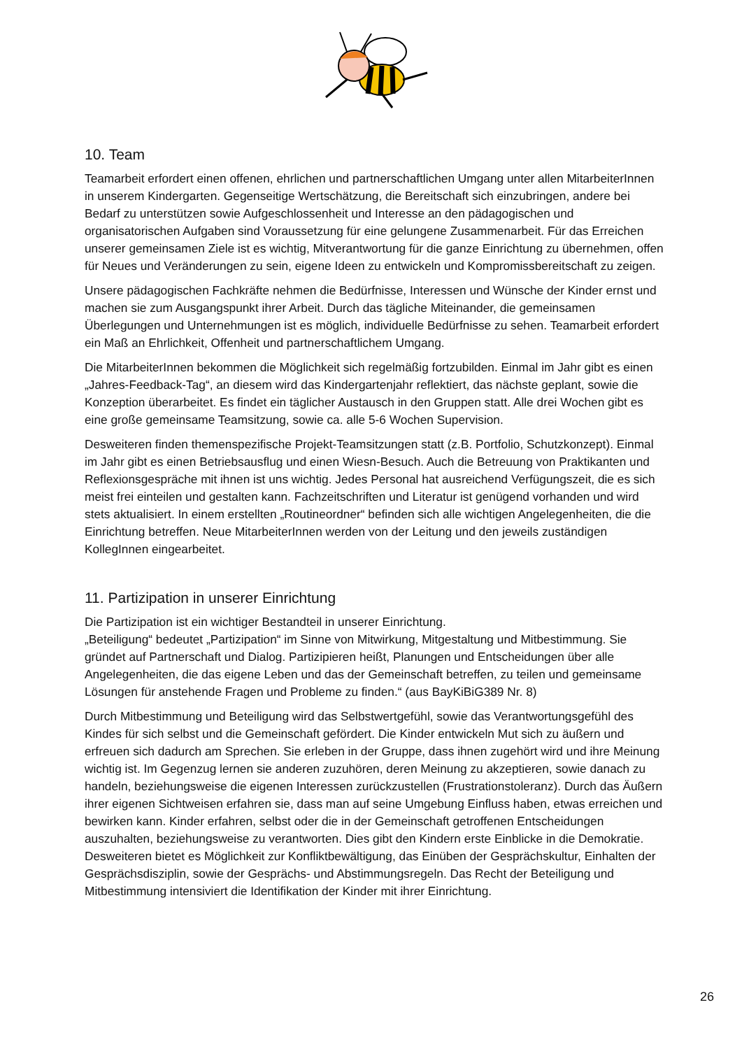10. Team
Teamarbeit erfordert einen offenen, ehrlichen und partnerschaftlichen Umgang unter allen MitarbeiterInnen in unserem Kindergarten. Gegenseitige Wertschätzung, die Bereitschaft sich einzubringen, andere bei Bedarf zu unterstützen sowie Aufgeschlossenheit und Interesse an den pädagogischen und organisatorischen Aufgaben sind Voraussetzung für eine gelungene Zusammenarbeit. Für das Erreichen unserer gemeinsamen Ziele ist es wichtig, Mitverantwortung für die ganze Einrichtung zu übernehmen, offen für Neues und Veränderungen zu sein, eigene Ideen zu entwickeln und Kompromissbereitschaft zu zeigen.
Unsere pädagogischen Fachkräfte nehmen die Bedürfnisse, Interessen und Wünsche der Kinder ernst und machen sie zum Ausgangspunkt ihrer Arbeit. Durch das tägliche Miteinander, die gemeinsamen Überlegungen und Unternehmungen ist es möglich, individuelle Bedürfnisse zu sehen. Teamarbeit erfordert ein Maß an Ehrlichkeit, Offenheit und partnerschaftlichem Umgang.
Die MitarbeiterInnen bekommen die Möglichkeit sich regelmäßig fortzubilden. Einmal im Jahr gibt es einen „Jahres-Feedback-Tag“, an diesem wird das Kindergartenjahr reflektiert, das nächste geplant, sowie die Konzeption überarbeitet. Es findet ein täglicher Austausch in den Gruppen statt. Alle drei Wochen gibt es eine große gemeinsame Teamsitzung, sowie ca. alle 5-6 Wochen Supervision.
Desweiteren finden themenspezifische Projekt-Teamsitzungen statt (z.B. Portfolio, Schutzkonzept). Einmal im Jahr gibt es einen Betriebsausflug und einen Wiesn-Besuch. Auch die Betreuung von Praktikanten und Reflexionsgespräche mit ihnen ist uns wichtig. Jedes Personal hat ausreichend Verfügungszeit, die es sich meist frei einteilen und gestalten kann. Fachzeitschriften und Literatur ist genügend vorhanden und wird stets aktualisiert. In einem erstellten „Routineordner“ befinden sich alle wichtigen Angelegenheiten, die die Einrichtung betreffen. Neue MitarbeiterInnen werden von der Leitung und den jeweils zuständigen KollegInnen eingearbeitet.
11. Partizipation in unserer Einrichtung
Die Partizipation ist ein wichtiger Bestandteil in unserer Einrichtung.
„Beteiligung“ bedeutet „Partizipation“ im Sinne von Mitwirkung, Mitgestaltung und Mitbestimmung. Sie gründet auf Partnerschaft und Dialog. Partizipieren heißt, Planungen und Entscheidungen über alle Angelegenheiten, die das eigene Leben und das der Gemeinschaft betreffen, zu teilen und gemeinsame Lösungen für anstehende Fragen und Probleme zu finden.“ (aus BayKiBiG389 Nr. 8)
Durch Mitbestimmung und Beteiligung wird das Selbstwertgefühl, sowie das Verantwortungsgefühl des Kindes für sich selbst und die Gemeinschaft gefördert. Die Kinder entwickeln Mut sich zu äußern und erfreuen sich dadurch am Sprechen. Sie erleben in der Gruppe, dass ihnen zugehört wird und ihre Meinung wichtig ist. Im Gegenzug lernen sie anderen zuzuhören, deren Meinung zu akzeptieren, sowie danach zu handeln, beziehungsweise die eigenen Interessen zurückzustellen (Frustrationstoleranz). Durch das Äußern ihrer eigenen Sichtweisen erfahren sie, dass man auf seine Umgebung Einfluss haben, etwas erreichen und bewirken kann. Kinder erfahren, selbst oder die in der Gemeinschaft getroffenen Entscheidungen auszuhalten, beziehungsweise zu verantworten. Dies gibt den Kindern erste Einblicke in die Demokratie. Desweiteren bietet es Möglichkeit zur Konfliktbewältigung, das Einüben der Gesprächskultur, Einhalten der Gesprächsdisziplin, sowie der Gesprächs- und Abstimmungsregeln. Das Recht der Beteiligung und Mitbestimmung intensiviert die Identifikation der Kinder mit ihrer Einrichtung.
26